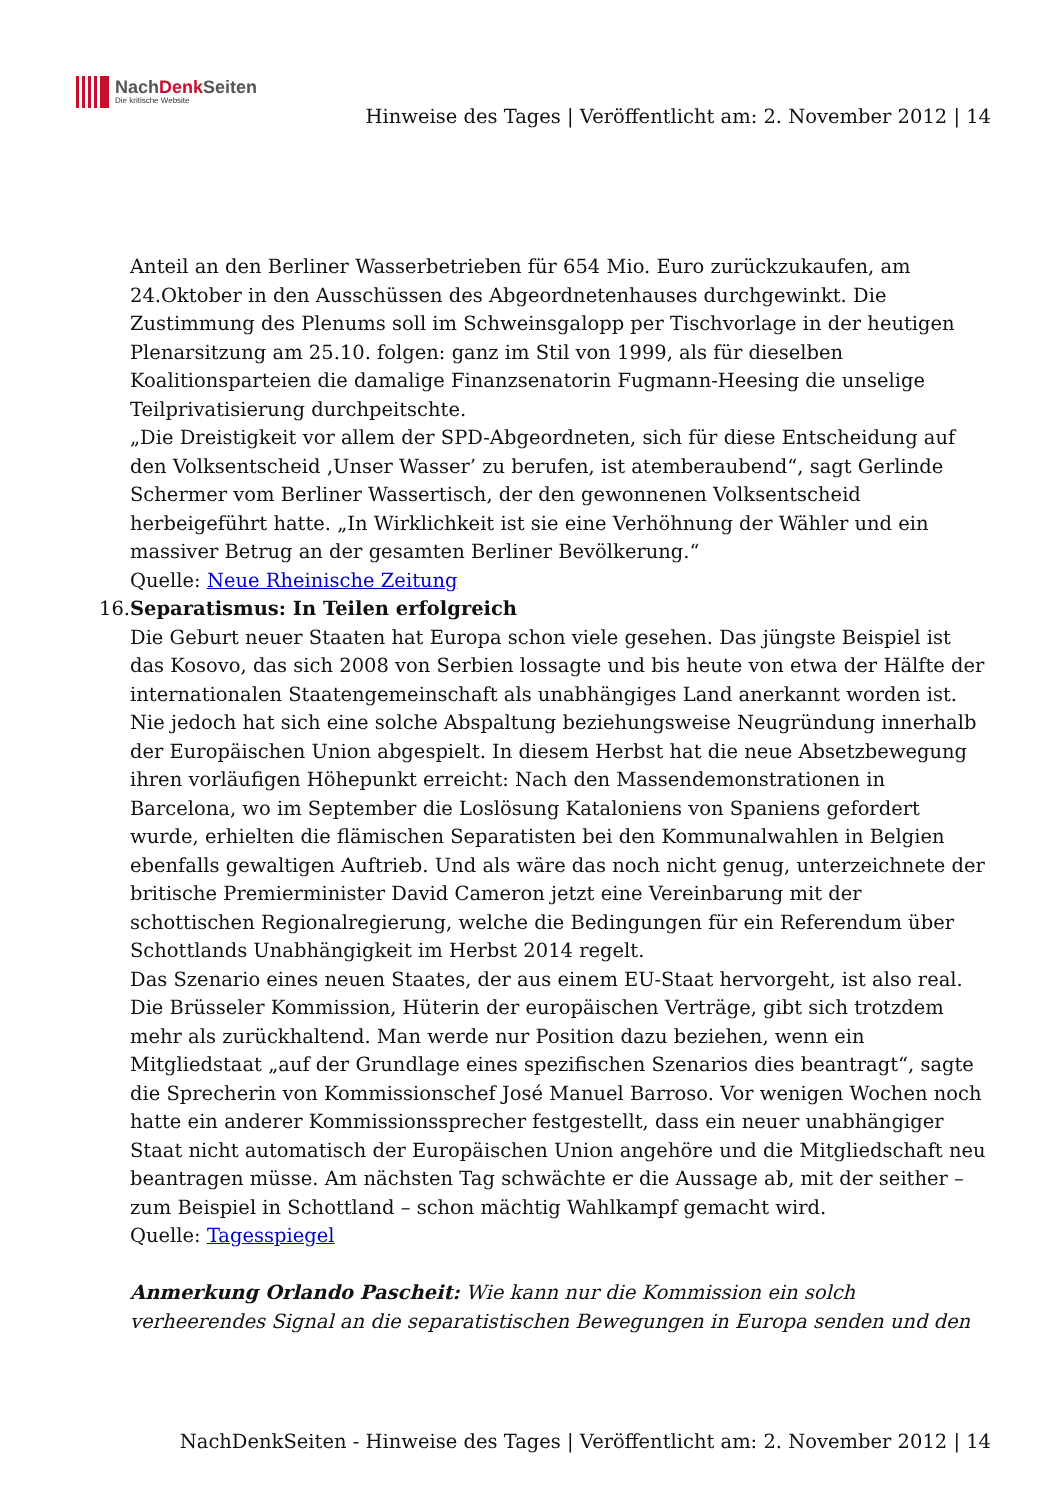NachDenk Seiten
Die kritische Website
Hinweise des Tages | Veröffentlicht am: 2. November 2012 | 14
Anteil an den Berliner Wasserbetrieben für 654 Mio. Euro zurückzukaufen, am 24.Oktober in den Ausschüssen des Abgeordnetenhauses durchgewinkt. Die Zustimmung des Plenums soll im Schweinsgalopp per Tischvorlage in der heutigen Plenarsitzung am 25.10. folgen: ganz im Stil von 1999, als für dieselben Koalitionsparteien die damalige Finanzsenatorin Fugmann-Heesing die unselige Teilprivatisierung durchpeitschte.
„Die Dreistigkeit vor allem der SPD-Abgeordneten, sich für diese Entscheidung auf den Volksentscheid ‚Unser Wasser’ zu berufen, ist atemberaubend“, sagt Gerlinde Schermer vom Berliner Wassertisch, der den gewonnenen Volksentscheid herbeigeführt hatte. „In Wirklichkeit ist sie eine Verhöhnung der Wähler und ein massiver Betrug an der gesamten Berliner Bevölkerung.“
Quelle: Neue Rheinische Zeitung
16. Separatismus: In Teilen erfolgreich
Die Geburt neuer Staaten hat Europa schon viele gesehen. Das jüngste Beispiel ist das Kosovo, das sich 2008 von Serbien lossagte und bis heute von etwa der Hälfte der internationalen Staatengemeinschaft als unabhängiges Land anerkannt worden ist. Nie jedoch hat sich eine solche Abspaltung beziehungsweise Neugründung innerhalb der Europäischen Union abgespielt. In diesem Herbst hat die neue Absetzbewegung ihren vorläufigen Höhepunkt erreicht: Nach den Massendemonstrationen in Barcelona, wo im September die Loslösung Kataloniens von Spaniens gefordert wurde, erhielten die flämischen Separatisten bei den Kommunalwahlen in Belgien ebenfalls gewaltigen Auftrieb. Und als wäre das noch nicht genug, unterzeichnete der britische Premierminister David Cameron jetzt eine Vereinbarung mit der schottischen Regionalregierung, welche die Bedingungen für ein Referendum über Schottlands Unabhängigkeit im Herbst 2014 regelt.
Das Szenario eines neuen Staates, der aus einem EU-Staat hervorgeht, ist also real. Die Brüsseler Kommission, Hüterin der europäischen Verträge, gibt sich trotzdem mehr als zurückhaltend. Man werde nur Position dazu beziehen, wenn ein Mitgliedstaat „auf der Grundlage eines spezifischen Szenarios dies beantragt“, sagte die Sprecherin von Kommissionschef José Manuel Barroso. Vor wenigen Wochen noch hatte ein anderer Kommissionssprecher festgestellt, dass ein neuer unabhängiger Staat nicht automatisch der Europäischen Union angehöre und die Mitgliedschaft neu beantragen müsse. Am nächsten Tag schwächte er die Aussage ab, mit der seither – zum Beispiel in Schottland – schon mächtig Wahlkampf gemacht wird.
Quelle: Tagesspiegel
Anmerkung Orlando Pascheit: Wie kann nur die Kommission ein solch verheerendes Signal an die separatistischen Bewegungen in Europa senden und den
NachDenkSeiten - Hinweise des Tages | Veröffentlicht am: 2. November 2012 | 14